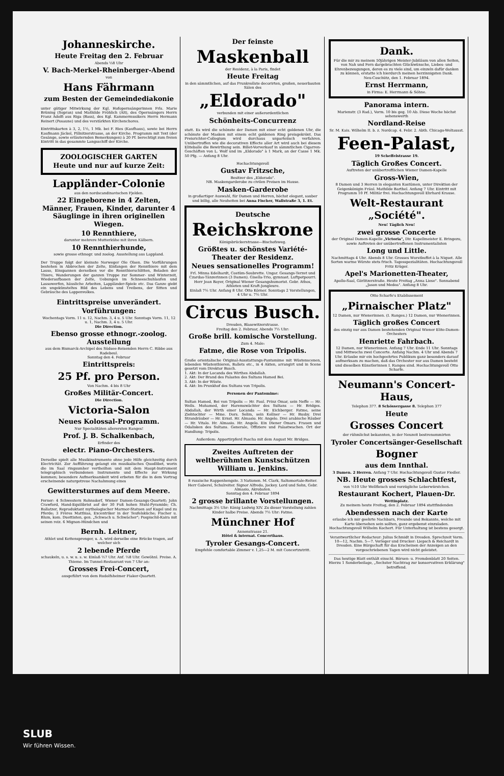Johanneskirche.
Heute Freitag den 2. Februar
Abends ½8 Uhr
V. Bach-Merkel-Rheinberger-Abend
von
Hans Fährmann
zum Besten der Gemeindediakonie
unter gütiger Mitwirkung der Kgl. Hofopernsängerinnen Frls. Marie Brüning (Sopran) und Mathilde Fröhlich (Alt), des Opernsängers Herrn Franz Adolfi aus Riga (Bass), des Kgl. Kammermusikers Herrn Hermann Reinert (Posaune) und des verstärkten Kirchenchores.
Eintrittskarten à 3, 2, 1½, 1 Mk. bei F. Ries (Kaufhaus), sowie bei Herrn Kaufmann Jäckel, Pillnitzerstrasse, an der Kirche. Programm mit Text (der Gesänge, sowie erläuternden Bemerkungen) à 20 Pf. berechtigt zum freien Eintritt in das gesammte Langsschiff der Kirche.
ZOOLOGISCHER GARTEN
Heute und nur auf kurze Zeit:
Lappländer-Colonie
aus den nordscandinavischen Fjelden.
22 Eingeborene in 4 Zelten, Männer, Frauen, Kinder, darunter 4 Säuglinge in ihren originellen Wiegen.
10 Rennthiere,
darunter mehrere Mutterkühe mit ihren Kälbern.
10 Rennthierhunde,
sowie grosse ethnogr. und zoolog. Ausstellung aus Lappland.
Der Truppe folgt der kleinste Norweger Ole Olsen. Die Vorführungen bestehen in Abbrechen der Zelte, Einfangen der Rennthiere mit dem Lasso, Einspannen derselben vor die Rennthierschlitten, Beladen der Thiere, Wanderungen der ganzen Truppe zur Sommer- und Winterzeit, Wiederaufbauen der Zelte, Uebungen im Schneeschuhlaufen und Lassowerfen, häusliche Arbeiten, Lappländer-Spiele etc. Das Ganze giebt ein ungekünsteltes Bild des Lebens und Treibens, der Sitten und Gebräuche des Lappenvolkes.
Eintrittspreise unverändert.
Vorführungen:
Wochentags Vorm. 11 u. 12, Nachm. 3, 4 u. 5 Uhr. Sonntags Vorm. 11, 12 u. 1, Nachm. 3, 4 u. 5 Uhr.
Die Direction.
Ebenso grosse ethnogr.-zoolog. Ausstellung
aus dem Bismarck-Archipel des Südsee-Reisenden Herrn C. Ribbe aus Radebeul.
Sonntag den 4. Februar
Eintrittspreis:
25 Pf. pro Person.
Von Nachm. 4 bis 8 Uhr
Großes Militär-Concert.
Die Direction.
Victoria-Salon
Neues Kolossal-Programm.
Nur Specialitäten allerersten Ranges!
Prof. J. B. Schalkenbach,
Erfinder des
electr. Piano-Orchesters.
Derselbe spielt alle Musikinstrumente ohne jede Hilfe gleichzeitig durch Electricität. Zur Aufführung gelangt ein musikalisches Quodlibet, worin die im Saal ringsumher vertheilten und mit dem Haupt-Instrument telegraphisch verbundenen Instrumente und Effecte zur Wirkung kommen; besondere Aufmerksamkeit wird erbeten für die in dem Vortrag erscheinende naturgetreue Nachahmung eines
Gewittersturmes auf dem Meere.
Ferner: 4 Schwestern Rohnsdorf, Wiener Damen-Gesangs-Quartett; John Crawford, Hand-Equilibrist auf der 30 Fuß hohen Stuhl-Pyramide; Ch. Ballatzer, Reproduktant mythologischer Marmor-Statuen auf Kugel und zu Pferde; 3 Frères Matthias, Excentriker in der Teufelsküche; Fischer u. Blum, kom. Duettisten, gen. „Schwach u. Schwächer"; Pospischil-Kaira mit seinen reiz. 6 Mignon-Hündchen und
Bernh. Leitner,
Athlet und Kettensprenger, u. A. wird derselbe eine Brücke tragen, auf welcher sich
2 lebende Pferde
schaukeln, u. s. w. u. s. w. Einlaß ½7 Uhr. Anf. ½8 Uhr. Gewöhnl. Preise. A. Thieme. Im Tunnel-Restaurant von 7 Uhr an:
Grosses Frei-Concert,
ausgeführt von dem Rudolfsheimer Fiaker-Quartett.
Der feinste
Maskenball
der Residenz, à la Paris, findet
Heute Freitag
in den sämmtlichen, auf das Prunkvollste decorirten, großen, neuerbauten Sälen des
„Eldorado"
verbunden mit einer außerordentlichen
Schönheits-Concurrenz
statt. Es wird die schönste der Damen mit einer echt goldenen Uhr, die schönste der Masken mit einem echt goldenen Ring preisgekrönt. Das Preisrichter-Collegium wird durchaus unparteiisch verfahren. Unübertroffen wie die decorativen Effecte aller Art wird auch bei diesem Eliteballe die Bewirthung sein. Billet-Vorverkauf in sämmtlichen Cigarren-Geschäften von L. Wolf und im „Eldorado" à 1 Mark, an der Casse 1 Mk. 50 Pfg. — Anfang 8 Uhr.
Hochachtungsvoll
Gustav Fritzsche,
Besitzer des „Eldorado".
NB. Maskengarderobe zu civilen Preisen im Hause.
Masken-Garderobe
in großartiger Auswahl, für Damen und Herren, höchst elegant, sauber und billig, alle Neuheiten bei Anna Fischer, Wallstraße 3, 1. Et.
Deutsche
Reichskrone
Königsbrückerstrasse—Bischofsweg.
Größtes u. schönstes Variété-Theater der Residenz.
Neues sensationelles Programm!
Frl. Minna Edelhardt, Costüm-Soubrette. Ungar. Gesangs-Terzet und Czardas-Tänzerinnen (3 Damen). Gisella-Trio, gymnast. Luftpotpourri. Herr Jean Bayer, Original Wiener Gesangshumorist. Gebr. Athos, Athleten und Kraft-Jongleure.
Einlaß 7½ Uhr. Anfang 8 Uhr. Otto Körner. Sonntags 2 Vorstellungen, 4 Uhr u. 7½ Uhr.
Circus Busch.
Dresden, Blasewitzerstrasse.
Freitag den 2. Februar, Abends 7½ Uhr:
Große brill. komische Vorstellung.
Zum 4. Male:
Fatme, die Rose von Tripolis.
Große orientalische Original-Ausstattungs-Pantomime mit Wüstenscenen, lebenden Wüstenthieren, Ballets etc., in 4 Akten, arrangirt und in Scene gesetzt vom Direktor Busch.
1. Akt: In der Locanda des Wirthes Abdallah.
2. Akt: Der Brand des Palastes des Sultans Hamed Bei.
3. Akt: In der Wüste.
4. Akt: Im Prunkhof des Sultans von Tripolis.
Personen der Pantomime:
Sultan Hamed, Bei von Tripolis — Hr. Paul. Prinz Omar, sein Neffe — Hr. Wells. Mohamed, der Haremswächter des Sultans — Hr. Bridges. Abdallah, der Wirth einer Locanda — Hr. Eichberger. Fatme, seine Ziehtochter — Mme. Dors. Selim, sein Kellner — Hr. Busby. Drei Strandräuber — Hr. Ernst. Hr. Almasio. Hr. Angelo. Drei arabische Räuber — Hr. Vitalo. Hr. Almasio. Hr. Angelo. Ein Diener Omars. Frauen und Odalisken des Sultans. Generale, Offiziere und Palastwachen. Ort der Handlung: Tripolis.
Außerdem: Apportirpferd Pascha mit dem August Mr. Bridges.
Zweites Auftreten der weltberühmten Kunstschützen William u. Jenkins.
8 russische Rappenhengste. 3 Nationen. M. Clark, Saltomortale-Reiter. Herr Gaberel, Schulreiter. Signor Alfredo, Jockey. Lord und Sohn, Gebr. Almasio, Akrobaten.
Sonntag den 4. Februar 1894
2 grosse brillante Vorstellungen.
Nachmittags 3½ Uhr: König Ludwig XIV. Zu dieser Vorstellung zahlen Kinder halbe Preise. Abends 7½ Uhr: Fatme.
Münchner Hof
Annenstrasse 21.
Hôtel & internat. Concerthaus.
Tyroler Gesangs-Concert.
Empfehle comfortable Zimmer v. 1,25—2 M. mit Concertzutritt.
Dank.
Für die mir zu meinem 50jährigen Meister-Jubiläum von allen Seiten, von Nah und Fern dargebrachten Glückwünsche, Liebes- und Ehrenbezeugungen, deren es zu viele sind, um einzeln dafür danken zu können, erstatte ich hierdurch meinen herzinnigsten Dank.
Neu-Coschütz, den 1. Februar 1894.
Ernst Herrmann,
in Firma: E. Herrmann & Söhne.
Panorama intern.
Marienstr. (3 Rad.), Vorm. 10 bis geg. 10 Ab. Diese Woche höchst sehenswerth
Nordland-Reise
Sr. M. Kais. Wilhelm II. b. z. Nordcap. 4. Febr. 2. Abth. Chicago-Weltausst.
Feen-Palast,
19 Scheffelstrasse 19.
Täglich Großes Concert.
Auftreten der unübertrefflichen Wiener Damen-Kapelle
Gross-Wien,
8 Damen und 3 Herren in eleganten Kostümen, unter Direktion der Geigenkönigin Fräul. Mathilde Barthel. Anfang 7 Uhr. Eintritt mit Programm 10 Pf. Militär frei. Hochachtungsvoll Ehrhard Krause.
Welt-Restaurant „Société".
Neu! Täglich Neu!
zwei grosse Concerte
der Original Damen-Kapelle „Victoria", Dir. Kapellmeister E. Bringezu, sowie Auftreten der unübertroffenen Instrumentalisten
Long und Little.
Nachmittags 4 Uhr. Abends 8 Uhr. Grosses Wurstbuffet à la Niquet. Alle Sorten warme Würste stets frisch. Tagesspezialitäten. Hochachtungsvoll Fritz Krüger.
Apel's Marionetten-Theater,
Apollo-Saal, Görlitzerstraße. Heute Freitag „Anna Liese". Sonnabend „Jason und Medea". Anfang 8 Uhr.
Otto Scharfe's Etablissement
„Pirnaischer Platz"
12 Damen, nur Wienerinnen. (I. Ranges.) 12 Damen, nur Wienerinnen.
Täglich großes Concert
des einzig nur aus Damen bestehenden Original Wiener Elite-Damen-Orchesters
Henriette Fahrbach.
12 Damen, nur Wienerinnen. Anfang 7 Uhr. Ende 11 Uhr. Sonntags und Mittwochs zwei Concerte. Anfang Nachm. 4 Uhr und Abends 7 Uhr. Erlaube mir ein hochgeehrtes Publikum ganz besonders darauf aufmerksam zu machen, daß das Orchester nur aus Damen besteht und dieselben Künstlerinnen I. Ranges sind. Hochachtungsvoll Otto Scharfe.
Neumann's Concert-Haus,
Telephon 377. 8 Schössergasse 8. Telephon 377
Heute
Grosses Concert
der rühmlichst bekannten, in der Neuzeit bestrenommirten
Tyroler Concertsänger-Gesellschaft
Bogner
aus dem Innthal.
3 Damen. 2 Herren. Anfang 7 Uhr. Hochachtungsvoll Gustav Fiedler.
NB. Heute grosses Schlachtfest,
von ½10 Uhr Wellfleisch und vorzügliche Leberwürstchen.
Restaurant Kochert, Plauen-Dr.
Wettinplatz.
Zu meinem heute Freitag, den 2. Februar 1894 stattfindenden
Abendessen nach der Karte
erlaube ich mir geehrte Nachbarn, Freunde und Bekannte, welche mit Karte übersehen sein sollten, ganz ergebenst einzuladen. Hochachtungsvoll Wilhelm Kochert. Für Unterhaltung ist bestens gesorgt.
Verantwortlicher Redacteur: Julius Schmidt in Dresden. Sprechzeit Vorm. 10—12, Nachm. 5—7. Verleger und Drucker: Liepsch & Reichardt in Dresden. Eine Bürgschaft für das Erscheinen der Anzeigen an den vorgeschriebenen Tagen wird nicht geleistet.
Das heutige Blatt enthält einschl. Börsen- u. Fremdenblatt 20 Seiten. Hierzu 1 Sonderbeilage, „Sechster Nachtrag zur konservativen Erklärung" betreffend.
SLUB
Wir führen Wissen.